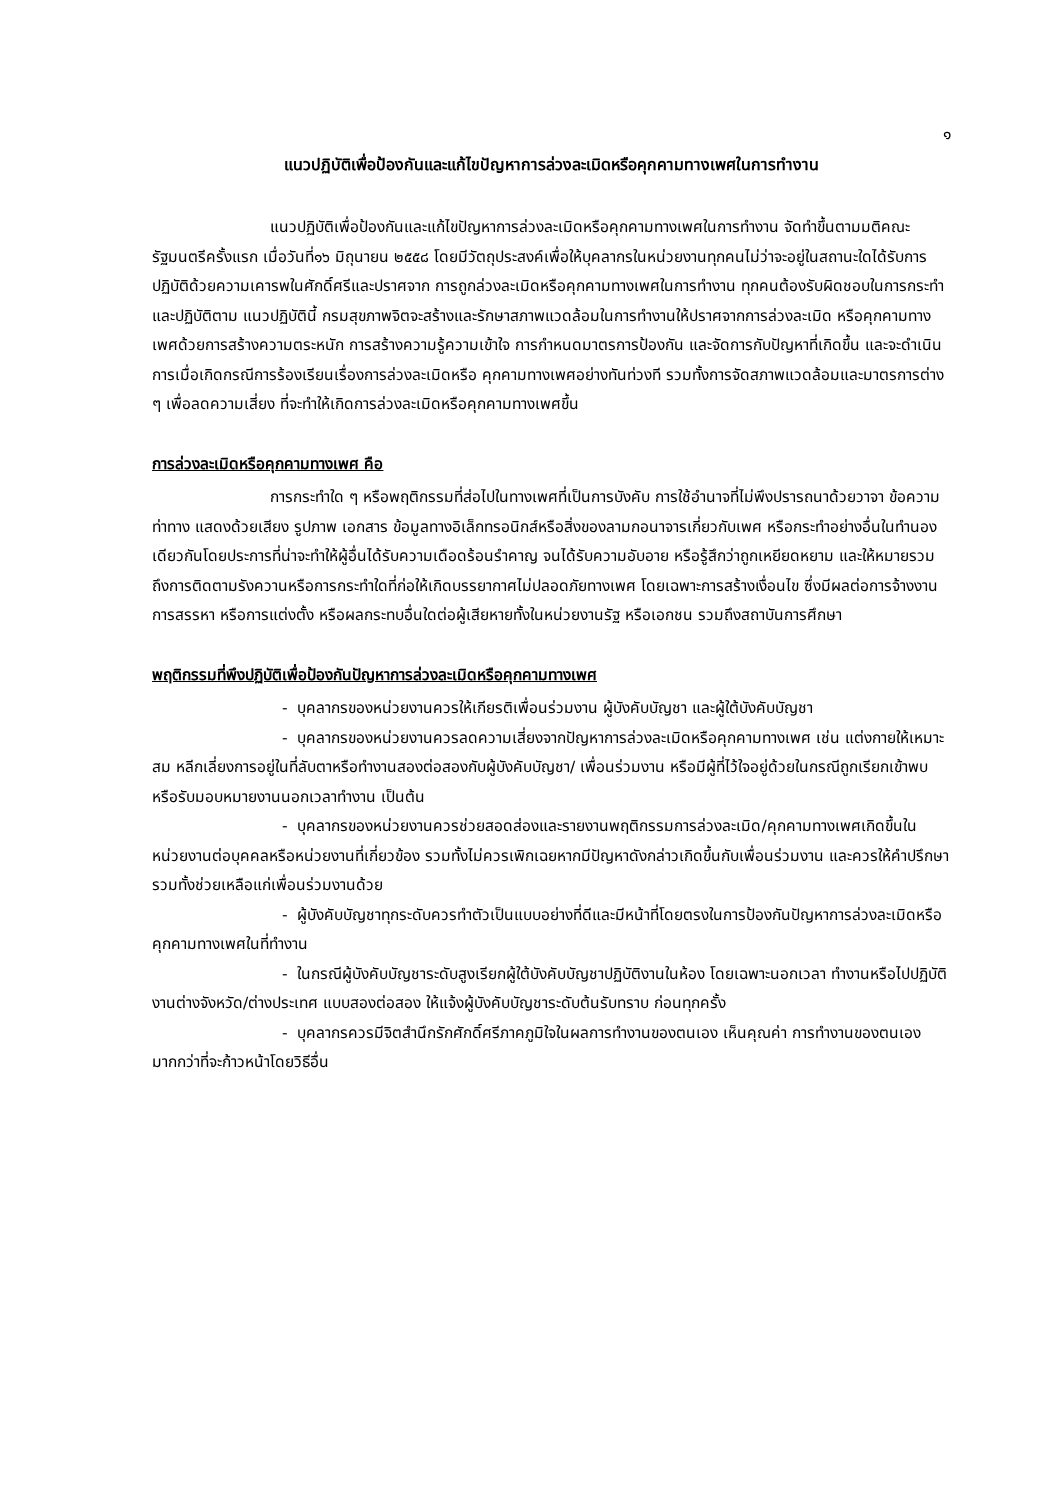๑
แนวปฏิบัติเพื่อป้องกันและแก้ไขปัญหาการล่วงละเมิดหรือคุกคามทางเพศในการทำงาน
แนวปฏิบัติเพื่อป้องกันและแก้ไขปัญหาการล่วงละเมิดหรือคุกคามทางเพศในการทำงาน จัดทำขึ้นตามมติคณะรัฐมนตรีครั้งแรก เมื่อวันที่๑๖ มิถุนายน ๒๕๕๘ โดยมีวัตถุประสงค์เพื่อให้บุคลากรในหน่วยงานทุกคนไม่ว่าจะอยู่ในสถานะใดได้รับการปฏิบัติด้วยความเคารพในศักดิ์ศรีและปราศจาก การถูกล่วงละเมิดหรือคุกคามทางเพศในการทำงาน ทุกคนต้องรับผิดชอบในการกระทำและปฏิบัติตาม แนวปฏิบัตินี้ กรมสุขภาพจิตจะสร้างและรักษาสภาพแวดล้อมในการทำงานให้ปราศจากการล่วงละเมิด หรือคุกคามทางเพศด้วยการสร้างความตระหนัก การสร้างความรู้ความเข้าใจ การกำหนดมาตรการป้องกัน และจัดการกับปัญหาที่เกิดขึ้น และจะดำเนินการเมื่อเกิดกรณีการร้องเรียนเรื่องการล่วงละเมิดหรือ คุกคามทางเพศอย่างทันท่วงที รวมทั้งการจัดสภาพแวดล้อมและมาตรการต่าง ๆ เพื่อลดความเสี่ยง ที่จะทำให้เกิดการล่วงละเมิดหรือคุกคามทางเพศขึ้น
การล่วงละเมิดหรือคุกคามทางเพศ คือ
การกระทำใด ๆ หรือพฤติกรรมที่ส่อไปในทางเพศที่เป็นการบังคับ การใช้อำนาจที่ไม่พึงปรารถนาด้วยวาจา ข้อความ ท่าทาง แสดงด้วยเสียง รูปภาพ เอกสาร ข้อมูลทางอิเล็กทรอนิกส์หรือสิ่งของลามกอนาจารเกี่ยวกับเพศ หรือกระทำอย่างอื่นในทำนองเดียวกันโดยประการที่น่าจะทำให้ผู้อื่นได้รับความเดือดร้อนรำคาญ จนได้รับความอับอาย หรือรู้สึกว่าถูกเหยียดหยาม และให้หมายรวมถึงการติดตามรังควานหรือการกระทำใดที่ก่อให้เกิดบรรยากาศไม่ปลอดภัยทางเพศ โดยเฉพาะการสร้างเงื่อนไข ซึ่งมีผลต่อการจ้างงาน การสรรหา หรือการแต่งตั้ง หรือผลกระทบอื่นใดต่อผู้เสียหายทั้งในหน่วยงานรัฐ หรือเอกชน รวมถึงสถาบันการศึกษา
พฤติกรรมที่พึงปฏิบัติเพื่อป้องกันปัญหาการล่วงละเมิดหรือคุกคามทางเพศ
- บุคลากรของหน่วยงานควรให้เกียรติเพื่อนร่วมงาน ผู้บังคับบัญชา และผู้ใต้บังคับบัญชา
- บุคลากรของหน่วยงานควรลดความเสี่ยงจากปัญหาการล่วงละเมิดหรือคุกคามทางเพศ เช่น แต่งกายให้เหมาะสม หลีกเลี่ยงการอยู่ในที่ลับตาหรือทำงานสองต่อสองกับผู้บังคับบัญชา/ เพื่อนร่วมงาน หรือมีผู้ที่ไว้ใจอยู่ด้วยในกรณีถูกเรียกเข้าพบหรือรับมอบหมายงานนอกเวลาทำงาน เป็นต้น
- บุคลากรของหน่วยงานควรช่วยสอดส่องและรายงานพฤติกรรมการล่วงละเมิด/คุกคามทางเพศเกิดขึ้นในหน่วยงานต่อบุคคลหรือหน่วยงานที่เกี่ยวข้อง รวมทั้งไม่ควรเพิกเฉยหากมีปัญหาดังกล่าวเกิดขึ้นกับเพื่อนร่วมงาน และควรให้คำปรึกษา รวมทั้งช่วยเหลือแก่เพื่อนร่วมงานด้วย
- ผู้บังคับบัญชาทุกระดับควรทำตัวเป็นแบบอย่างที่ดีและมีหน้าที่โดยตรงในการป้องกันปัญหาการล่วงละเมิดหรือคุกคามทางเพศในที่ทำงาน
- ในกรณีผู้บังคับบัญชาระดับสูงเรียกผู้ใต้บังคับบัญชาปฏิบัติงานในห้อง โดยเฉพาะนอกเวลา ทำงานหรือไปปฏิบัติงานต่างจังหวัด/ต่างประเทศ แบบสองต่อสอง ให้แจ้งผู้บังคับบัญชาระดับต้นรับทราบ ก่อนทุกครั้ง
- บุคลากรควรมีจิตสำนึกรักศักดิ์ศรีภาคภูมิใจในผลการทำงานของตนเอง เห็นคุณค่า การทำงานของตนเองมากกว่าที่จะก้าวหน้าโดยวิธีอื่น